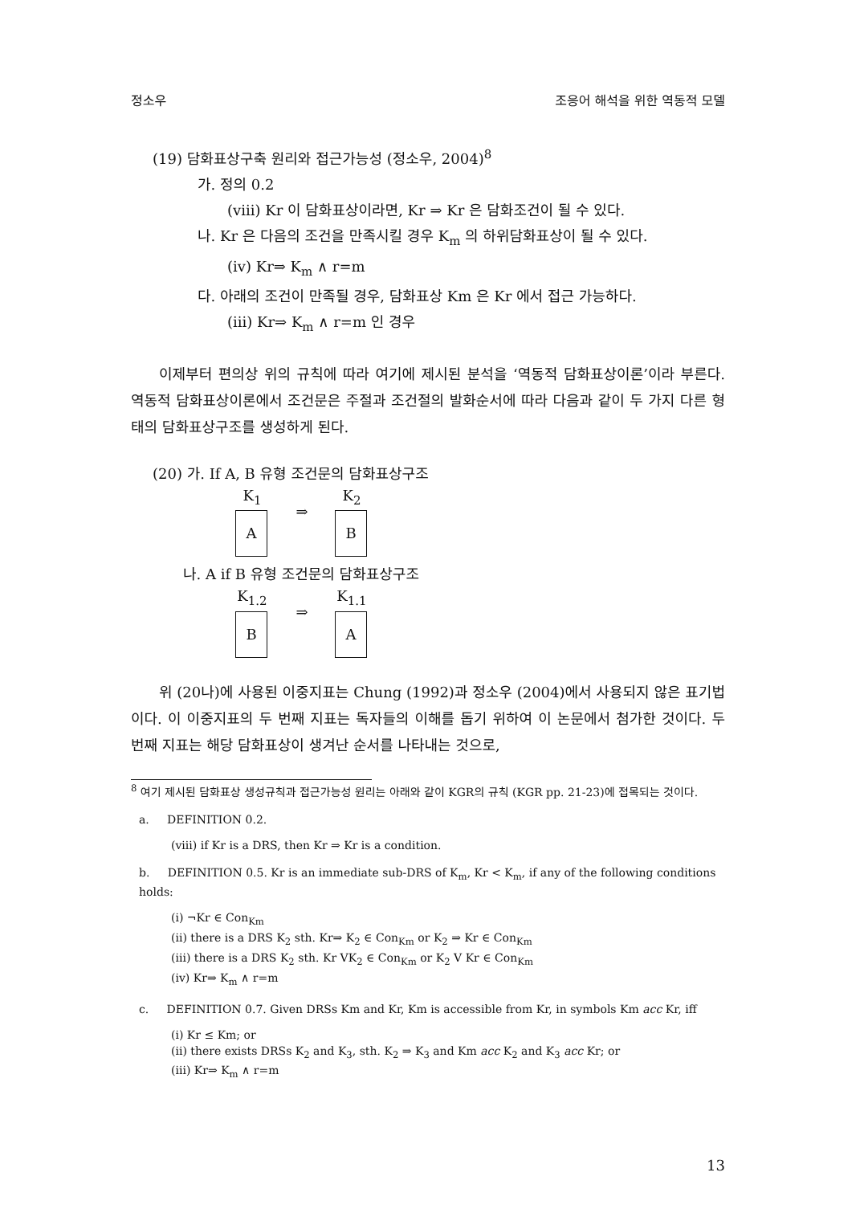정소우 조응어 해석을 위한 역동적 모델
(19) 담화표상구축 원리와 접근가능성 (정소우, 2004)<sup>8</sup>
가. 정의 0.2
(viii) Kr 이 담화표상이라면, Kr ⇒ Kr 은 담화조건이 될 수 있다.
나. Kr 은 다음의 조건을 만족시킬 경우 K<sub>m</sub> 의 하위담화표상이 될 수 있다.
(iv) Kr⇒ K<sub>m</sub> ∧ r=m
다. 아래의 조건이 만족될 경우, 담화표상 Km 은 Kr 에서 접근 가능하다.
(iii) Kr⇒ K<sub>m</sub> ∧ r=m 인 경우
이제부터 편의상 위의 규칙에 따라 여기에 제시된 분석을 ‘역동적 담화표상이론’이라 부른다. 역동적 담화표상이론에서 조건문은 주절과 조건절의 발화순서에 따라 다음과 같이 두 가지 다른 형태의 담화표상구조를 생성하게 된다.
(20) 가. If A, B 유형 조건문의 담화표상구조
K<sub>1</sub>
A
⇒
K<sub>2</sub>
B
나. A if B 유형 조건문의 담화표상구조
K<sub>1.2</sub>
B
⇒
K<sub>1.1</sub>
A
위 (20나)에 사용된 이중지표는 Chung (1992)과 정소우 (2004)에서 사용되지 않은 표기법이다. 이 이중지표의 두 번째 지표는 독자들의 이해를 돕기 위하여 이 논문에서 첨가한 것이다. 두 번째 지표는 해당 담화표상이 생겨난 순서를 나타내는 것으로,
<sup>8</sup> 여기 제시된 담화표상 생성규칙과 접근가능성 원리는 아래와 같이 KGR의 규칙 (KGR pp. 21-23)에 접목되는 것이다.
a. DEFINITION 0.2.
(viii) if Kr is a DRS, then Kr ⇒ Kr is a condition.
b. DEFINITION 0.5. Kr is an immediate sub-DRS of K<sub>m</sub>, Kr < K<sub>m</sub>, if any of the following conditions holds:
(i) ¬Kr ∈ Con<sub>Km</sub>
(ii) there is a DRS K<sub>2</sub> sth. Kr⇒ K<sub>2</sub> ∈ Con<sub>Km</sub> or K<sub>2</sub> ⇒ Kr ∈ Con<sub>Km</sub>
(iii) there is a DRS K<sub>2</sub> sth. Kr VK<sub>2</sub> ∈ Con<sub>Km</sub> or K<sub>2</sub> V Kr ∈ Con<sub>Km</sub>
(iv) Kr⇒ K<sub>m</sub> ∧ r=m
c. DEFINITION 0.7. Given DRSs Km and Kr, Km is accessible from Kr, in symbols Km acc Kr, iff
(i) Kr ≤ Km; or
(ii) there exists DRSs K<sub>2</sub> and K<sub>3</sub>, sth. K<sub>2</sub> ⇒ K<sub>3</sub> and Km acc K<sub>2</sub> and K<sub>3</sub> acc Kr; or
(iii) Kr⇒ K<sub>m</sub> ∧ r=m
13